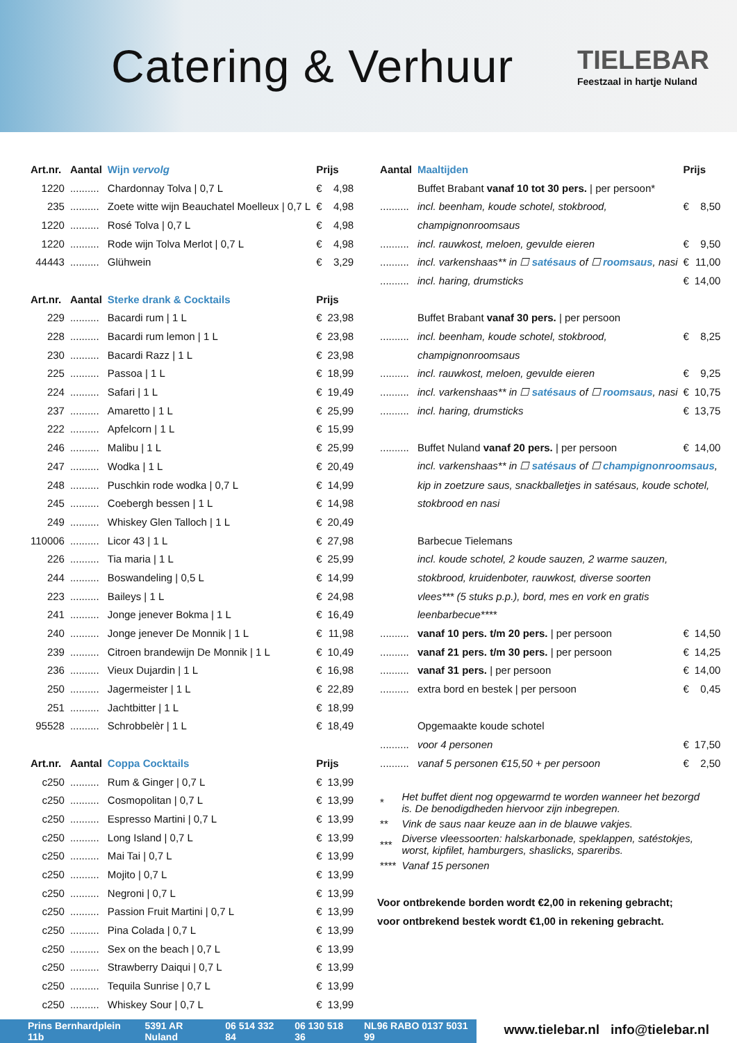Catering & Verhuur
TIELEBAR
Feestzaal in hartje Nuland
| Art.nr. | Aantal | Wijn vervolg | Prijs | |
| --- | --- | --- | --- | --- |
| 1220 | .......... | Chardonnay Tolva / 0,7 L | € | 4,98 |
| 235 | .......... | Zoete witte wijn Beauchatel Moelleux / 0,7 L | € | 4,98 |
| 1220 | .......... | Rosé Tolva / 0,7 L | € | 4,98 |
| 1220 | .......... | Rode wijn Tolva Merlot / 0,7 L | € | 4,98 |
| 44443 | .......... | Glühwein | € | 3,29 |
| Art.nr. | Aantal | Sterke drank & Cocktails | Prijs | |
| 229 | .......... | Bacardi rum / 1 L | € | 23,98 |
| 228 | .......... | Bacardi rum lemon / 1 L | € | 23,98 |
| 230 | .......... | Bacardi Razz / 1 L | € | 23,98 |
| 225 | .......... | Passoa / 1 L | € | 18,99 |
| 224 | .......... | Safari / 1 L | € | 19,49 |
| 237 | .......... | Amaretto / 1 L | € | 25,99 |
| 222 | .......... | Apfelcorn / 1 L | € | 15,99 |
| 246 | .......... | Malibu / 1 L | € | 25,99 |
| 247 | .......... | Wodka / 1 L | € | 20,49 |
| 248 | .......... | Puschkin rode wodka / 0,7 L | € | 14,99 |
| 245 | .......... | Coebergh bessen / 1 L | € | 14,98 |
| 249 | .......... | Whiskey Glen Talloch / 1 L | € | 20,49 |
| 110006 | .......... | Licor 43 / 1 L | € | 27,98 |
| 226 | .......... | Tia maria / 1 L | € | 25,99 |
| 244 | .......... | Boswandeling / 0,5 L | € | 14,99 |
| 223 | .......... | Baileys / 1 L | € | 24,98 |
| 241 | .......... | Jonge jenever Bokma / 1 L | € | 16,49 |
| 240 | .......... | Jonge jenever De Monnik / 1 L | € | 11,98 |
| 239 | .......... | Citroen brandewijn De Monnik / 1 L | € | 10,49 |
| 236 | .......... | Vieux Dujardin / 1 L | € | 16,98 |
| 250 | .......... | Jagermeister / 1 L | € | 22,89 |
| 251 | .......... | Jachtbitter / 1 L | € | 18,99 |
| 95528 | .......... | Schrobbelèr / 1 L | € | 18,49 |
| Art.nr. | Aantal | Coppa Cocktails | Prijs | |
| c250 | .......... | Rum & Ginger / 0,7 L | € | 13,99 |
| c250 | .......... | Cosmopolitan / 0,7 L | € | 13,99 |
| c250 | .......... | Espresso Martini / 0,7 L | € | 13,99 |
| c250 | .......... | Long Island / 0,7 L | € | 13,99 |
| c250 | .......... | Mai Tai / 0,7 L | € | 13,99 |
| c250 | .......... | Mojito / 0,7 L | € | 13,99 |
| c250 | .......... | Negroni / 0,7 L | € | 13,99 |
| c250 | .......... | Passion Fruit Martini / 0,7 L | € | 13,99 |
| c250 | .......... | Pina Colada / 0,7 L | € | 13,99 |
| c250 | .......... | Sex on the beach / 0,7 L | € | 13,99 |
| c250 | .......... | Strawberry Daiqui / 0,7 L | € | 13,99 |
| c250 | .......... | Tequila Sunrise / 0,7 L | € | 13,99 |
| c250 | .......... | Whiskey Sour / 0,7 L | € | 13,99 |
| Aantal | Maaltijden | Prijs | |
| --- | --- | --- | --- |
| | Buffet Brabant vanaf 10 tot 30 pers. / per persoon* | | |
| .......... | incl. beenham, koude schotel, stokbrood, | € | 8,50 |
| | champignonroomsaus | | |
| .......... | incl. rauwkost, meloen, gevulde eieren | € | 9,50 |
| .......... | incl. varkenshaas** in ☐ satésaus of ☐ roomsaus , nasi | € | 11,00 |
| .......... | incl. haring, drumsticks | € | 14,00 |
| | Buffet Brabant vanaf 30 pers. / per persoon | | |
| .......... | incl. beenham, koude schotel, stokbrood, | € | 8,25 |
| | champignonroomsaus | | |
| .......... | incl. rauwkost, meloen, gevulde eieren | € | 9,25 |
| .......... | incl. varkenshaas** in ☐ satésaus of ☐ roomsaus , nasi | € | 10,75 |
| .......... | incl. haring, drumsticks | € | 13,75 |
| .......... | Buffet Nuland vanaf 20 pers. / per persoon | € | 14,00 |
| | incl. varkenshaas** in ☐ satésaus of ☐ champignonroomsaus , | | |
| | kip in zoetzure saus, snackballetjes in satésaus, koude schotel, | | |
| | stokbrood en nasi | | |
| | Barbecue Tielemans | | |
| | incl. koude schotel, 2 koude sauzen, 2 warme sauzen, | | |
| | stokbrood, kruidenboter, rauwkost, diverse soorten | | |
| | vlees*** (5 stuks p.p.), bord, mes en vork en gratis | | |
| | leenbarbecue**** | | |
| .......... | vanaf 10 pers. t/m 20 pers. / per persoon | € | 14,50 |
| .......... | vanaf 21 pers. t/m 30 pers. / per persoon | € | 14,25 |
| .......... | vanaf 31 pers. / per persoon | € | 14,00 |
| .......... | extra bord en bestek / per persoon | € | 0,45 |
| | Opgemaakte koude schotel | | |
| .......... | voor 4 personen | € | 17,50 |
| .......... | vanaf 5 personen €15,50 + per persoon | € | 2,50 |
| * | Het buffet dient nog opgewarmd te worden wanneer het bezorgd is. De benodigdheden hiervoor zijn inbegrepen. |
| ** | Vink de saus naar keuze aan in de blauwe vakjes. |
| *** | Diverse vleessoorten: halskarbonade, speklappen, satéstokjes, worst, kipfilet, hamburgers, shaslicks, spareribs. |
| **** | Vanaf 15 personen |
Voor ontbrekende borden wordt €2,00 in rekening gebracht;
voor ontbrekend bestek wordt €1,00 in rekening gebracht.
Prins Bernhardplein 11b 5391 AR Nuland 06 514 332 84 06 130 518 36 NL96 RABO 0137 5031 99
www.tielebar.nl info@tielebar.nl